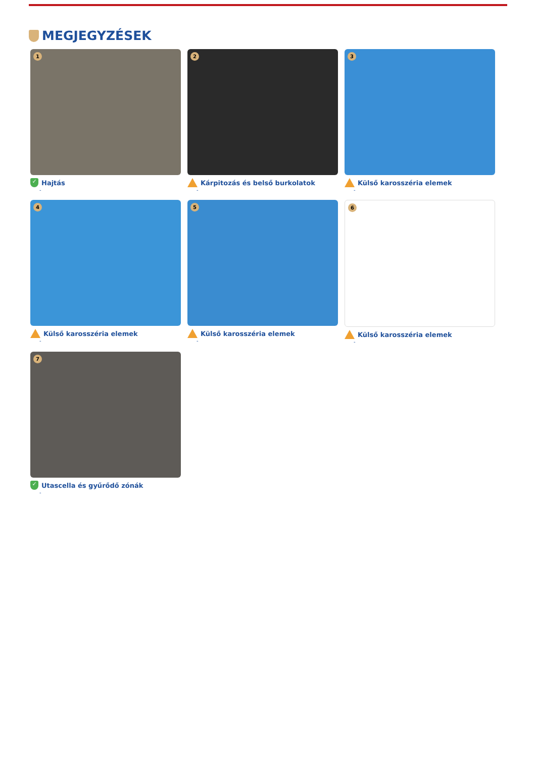MEGJEGYZÉSEK
1
✓ Hajtás
-
2
Kárpitozás és belső burkolatok
-
3
Külső karosszéria elemek
-
4
Külső karosszéria elemek
-
5
Külső karosszéria elemek
-
6
Külső karosszéria elemek
-
7
✓ Utascella és gyűrődő zónák
-